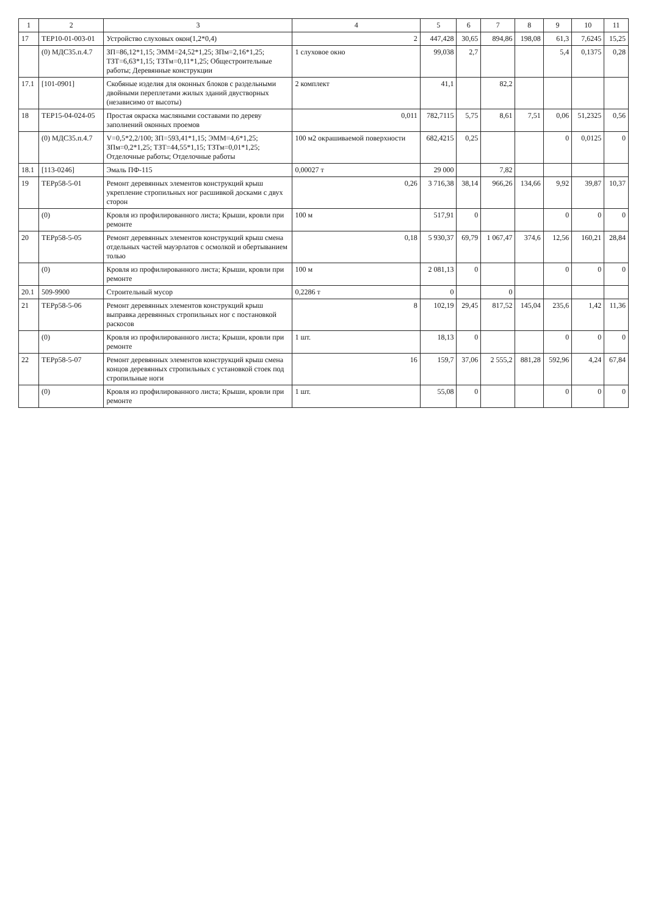| 1 | 2 | 3 | 4 | 5 | 6 | 7 | 8 | 9 | 10 | 11 |
| --- | --- | --- | --- | --- | --- | --- | --- | --- | --- | --- |
| 17 | ТЕР10-01-003-01 | Устройство слуховых окон(1,2*0,4) | 2 | 447,428 | 30,65 | 894,86 | 198,08 | 61,3 | 7,6245 | 15,25 |
| | (0) МДС35.п.4.7 | ЗП=86,12*1,15; ЭММ=24,52*1,25; ЗПм=2,16*1,25; ТЗТ=6,63*1,15; ТЗТм=0,11*1,25; Общестроительные работы; Деревянные конструкции | 1 слуховое окно | 99,038 | 2,7 | | | 5,4 | 0,1375 | 0,28 |
| 17.1 | [101-0901] | Скобяные изделия для оконных блоков с раздельными двойными переплетами жилых зданий двустворных (независимо от высоты) | 2 комплект | 41,1 | | 82,2 | | | | |
| 18 | ТЕР15-04-024-05 | Простая окраска масляными составами по дереву заполнений оконных проемов | 0,011 | 782,7115 | 5,75 | 8,61 | 7,51 | 0,06 | 51,2325 | 0,56 |
| | (0) МДС35.п.4.7 | V=0,5*2,2/100; ЗП=593,41*1,15; ЭММ=4,6*1,25; ЗПм=0,2*1,25; ТЗТ=44,55*1,15; ТЗТм=0,01*1,25; Отделочные работы; Отделочные работы | 100 м2 окрашиваемой поверхности | 682,4215 | 0,25 | | | 0 | 0,0125 | 0 |
| 18.1 | [113-0246] | Эмаль ПФ-115 | 0,00027 т | 29 000 | | 7,82 | | | | |
| 19 | ТЕРр58-5-01 | Ремонт деревянных элементов конструкций крыш укрепление стропильных ног расшивкой досками с двух сторон | 0,26 | 3 716,38 | 38,14 | 966,26 | 134,66 | 9,92 | 39,87 | 10,37 |
| | (0) | Кровля из профилированного листа; Крыши, кровли при ремонте | 100 м | 517,91 | 0 | | | 0 | 0 | 0 |
| 20 | ТЕРр58-5-05 | Ремонт деревянных элементов конструкций крыш смена отдельных частей мауэрлатов с осмолкой и обертыванием толью | 0,18 | 5 930,37 | 69,79 | 1 067,47 | 374,6 | 12,56 | 160,21 | 28,84 |
| | (0) | Кровля из профилированного листа; Крыши, кровли при ремонте | 100 м | 2 081,13 | 0 | | | 0 | 0 | 0 |
| 20.1 | 509-9900 | Строительный мусор | 0,2286 т | 0 | | 0 | | | | |
| 21 | ТЕРр58-5-06 | Ремонт деревянных элементов конструкций крыш выправка деревянных стропильных ног с постановкой раскосов | 8 | 102,19 | 29,45 | 817,52 | 145,04 | 235,6 | 1,42 | 11,36 |
| | (0) | Кровля из профилированного листа; Крыши, кровли при ремонте | 1 шт. | 18,13 | 0 | | | 0 | 0 | 0 |
| 22 | ТЕРр58-5-07 | Ремонт деревянных элементов конструкций крыш смена концов деревянных стропильных с установкой стоек под стропильные ноги | 16 | 159,7 | 37,06 | 2 555,2 | 881,28 | 592,96 | 4,24 | 67,84 |
| | (0) | Кровля из профилированного листа; Крыши, кровли при ремонте | 1 шт. | 55,08 | 0 | | | 0 | 0 | 0 |